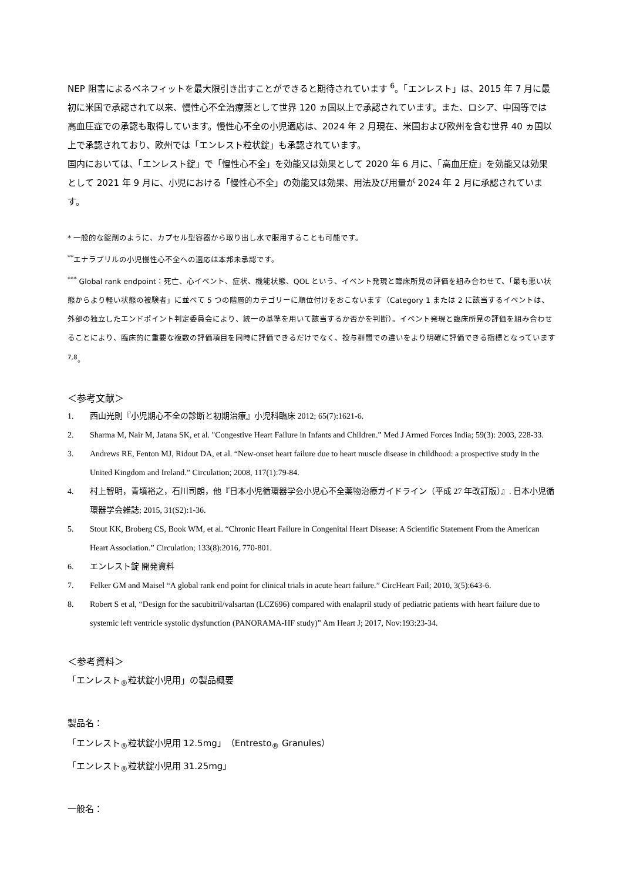NEP 阻害によるベネフィットを最大限引き出すことができると期待されています <sup>6</sup>。「エンレスト」は、2015 年 7 月に最初に米国で承認されて以来、慢性心不全治療薬として世界 120 ヵ国以上で承認されています。また、ロシア、中国等では高血圧症での承認も取得しています。慢性心不全の小児適応は、2024 年 2 月現在、米国および欧州を含む世界 40 ヵ国以上で承認されており、欧州では「エンレスト粒状錠」も承認されています。
国内においては、「エンレスト錠」で「慢性心不全」を効能又は効果として 2020 年 6 月に、「高血圧症」を効能又は効果として 2021 年 9 月に、小児における「慢性心不全」の効能又は効果、用法及び用量が 2024 年 2 月に承認されています。
* 一般的な錠剤のように、カプセル型容器から取り出し水で服用することも可能です。
<sup>**</sup> エナラプリルの小児慢性心不全への適応は本邦未承認です。
<sup>***</sup> Global rank endpoint：死亡、心イベント、症状、機能状態、QOL という、イベント発現と臨床所見の評価を組み合わせて、「最も悪い状態からより軽い状態の被験者」に並べて 5 つの階層的カテゴリーに順位付けをおこないます（Category 1 または 2 に該当するイベントは、外部の独立したエンドポイント判定委員会により、統一の基準を用いて該当するか否かを判断）。イベント発現と臨床所見の評価を組み合わせることにより、臨床的に重要な複数の評価項目を同時に評価できるだけでなく、投与群間での違いをより明確に評価できる指標となっています <sup>7,8</sup>。
＜参考文献＞
1. 西山光則『小児期心不全の診断と初期治療』小児科臨床 2012; 65(7):1621-6.
2. Sharma M, Nair M, Jatana SK, et al. "Congestive Heart Failure in Infants and Children.” Med J Armed Forces India; 59(3): 2003, 228-33.
3. Andrews RE, Fenton MJ, Ridout DA, et al. “New-onset heart failure due to heart muscle disease in childhood: a prospective study in the United Kingdom and Ireland.” Circulation; 2008, 117(1):79-84.
4. 村上智明，青墳裕之，石川司朗，他『日本小児循環器学会小児心不全薬物治療ガイドライン（平成 27 年改訂版）』. 日本小児循環器学会雑誌; 2015, 31(S2):1-36.
5. Stout KK, Broberg CS, Book WM, et al. “Chronic Heart Failure in Congenital Heart Disease: A Scientific Statement From the American Heart Association.” Circulation; 133(8):2016, 770-801.
6. エンレスト錠 開発資料
7. Felker GM and Maisel “A global rank end point for clinical trials in acute heart failure.” CircHeart Fail; 2010, 3(5):643-6.
8. Robert S et al, “Design for the sacubitril/valsartan (LCZ696) compared with enalapril study of pediatric patients with heart failure due to systemic left ventricle systolic dysfunction (PANORAMA-HF study)” Am Heart J; 2017, Nov:193:23-34.
＜参考資料＞
「エンレスト<sub>®</sub>粒状錠小児用」の製品概要
製品名：
「エンレスト<sub>®</sub>粒状錠小児用 12.5mg」（Entresto<sub>®</sub> Granules）
「エンレスト<sub>®</sub>粒状錠小児用 31.25mg」
一般名：